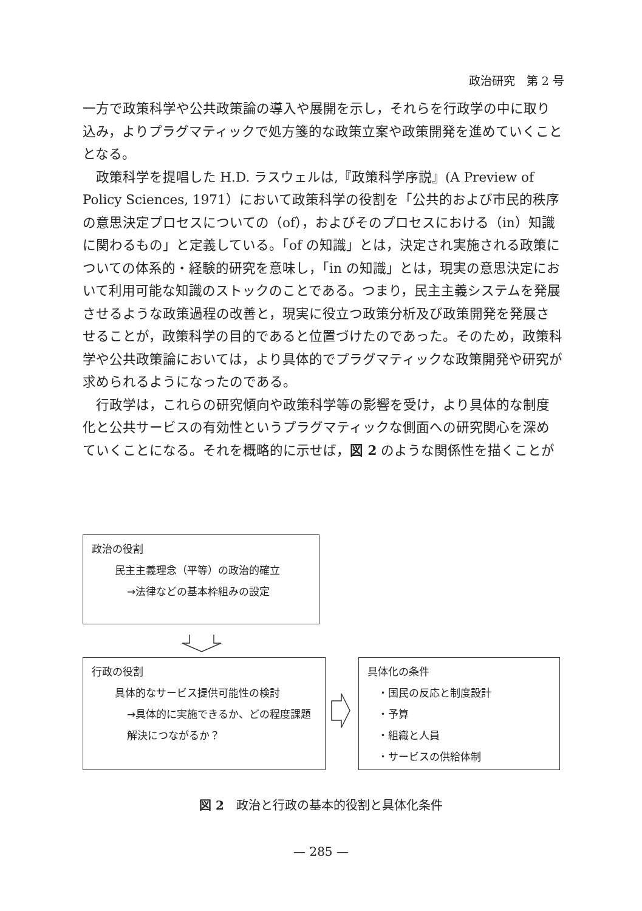政治研究　第 2 号
一方で政策科学や公共政策論の導入や展開を示し，それらを行政学の中に取り込み，よりプラグマティックで処方箋的な政策立案や政策開発を進めていくこととなる。
政策科学を提唱した H.D. ラスウェルは,『政策科学序説』(A Preview of Policy Sciences, 1971）において政策科学の役割を「公共的および市民的秩序の意思決定プロセスについての（of），およびそのプロセスにおける（in）知識に関わるもの」と定義している。「of の知識」とは，決定され実施される政策についての体系的・経験的研究を意味し，「in の知識」とは，現実の意思決定において利用可能な知識のストックのことである。つまり，民主主義システムを発展させるような政策過程の改善と，現実に役立つ政策分析及び政策開発を発展させることが，政策科学の目的であると位置づけたのであった。そのため，政策科学や公共政策論においては，より具体的でプラグマティックな政策開発や研究が求められるようになったのである。
行政学は，これらの研究傾向や政策科学等の影響を受け，より具体的な制度化と公共サービスの有効性というプラグマティックな側面への研究関心を深めていくことになる。それを概略的に示せば，図 2 のような関係性を描くことが
政治の役割
民主主義理念（平等）の政治的確立
→法律などの基本枠組みの設定
行政の役割
具体的なサービス提供可能性の検討
→具体的に実施できるか、どの程度課題解決につながるか？
具体化の条件
　・国民の反応と制度設計
　・予算
　・組織と人員
　・サービスの供給体制
図 2　政治と行政の基本的役割と具体化条件
— 285 —